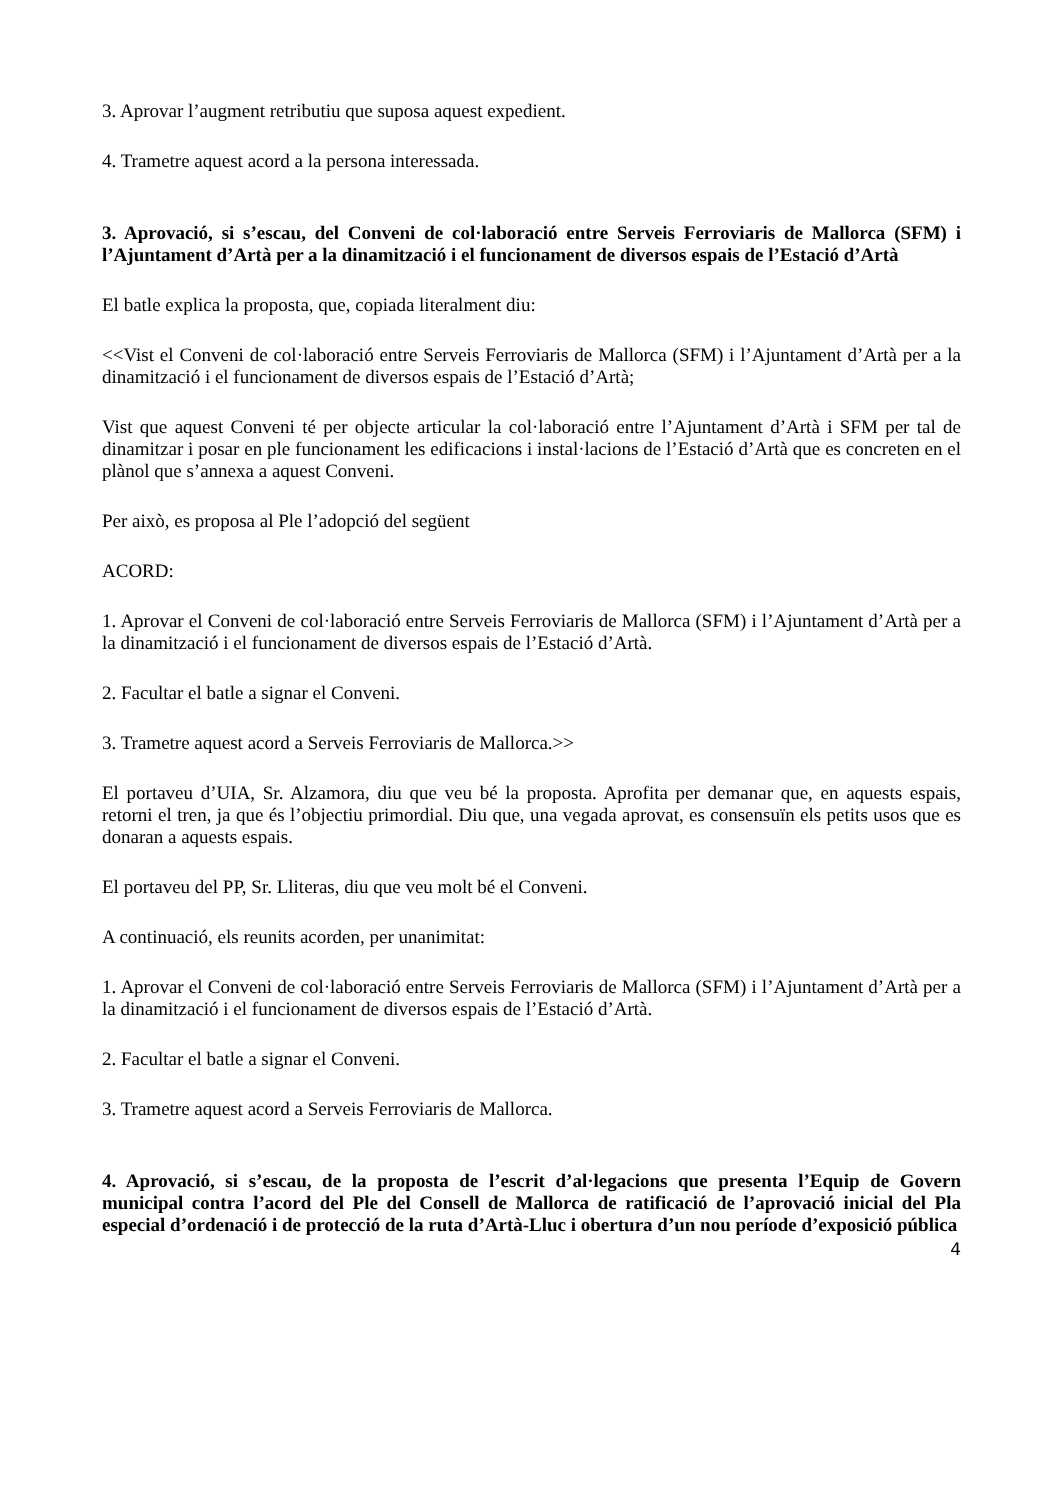3. Aprovar l’augment retributiu que suposa aquest expedient.
4. Trametre aquest acord a la persona interessada.
3. Aprovació, si s’escau, del Conveni de col·laboració entre Serveis Ferroviaris de Mallorca (SFM) i l’Ajuntament d’Artà per a la dinamització i el funcionament de diversos espais de l’Estació d’Artà
El batle explica la proposta, que, copiada literalment diu:
<<Vist el Conveni de col·laboració entre Serveis Ferroviaris de Mallorca (SFM) i l’Ajuntament d’Artà per a la dinamització i el funcionament de diversos espais de l’Estació d’Artà;
Vist que aquest Conveni té per objecte articular la col·laboració entre l’Ajuntament d’Artà i SFM per tal de dinamitzar i posar en ple funcionament les edificacions i instal·lacions de l’Estació d’Artà que es concreten en el plànol que s’annexa a aquest Conveni.
Per això, es proposa al Ple l’adopció del següent
ACORD:
1. Aprovar el Conveni de col·laboració entre Serveis Ferroviaris de Mallorca (SFM) i l’Ajuntament d’Artà per a la dinamització i el funcionament de diversos espais de l’Estació d’Artà.
2. Facultar el batle a signar el Conveni.
3. Trametre aquest acord a Serveis Ferroviaris de Mallorca.>>
El portaveu d’UIA, Sr. Alzamora, diu que veu bé la proposta. Aprofita per demanar que, en aquests espais, retorni el tren, ja que és l’objectiu primordial. Diu que, una vegada aprovat, es consensuïn els petits usos que es donaran a aquests espais.
El portaveu del PP, Sr. Lliteras, diu que veu molt bé el Conveni.
A continuació, els reunits acorden, per unanimitat:
1. Aprovar el Conveni de col·laboració entre Serveis Ferroviaris de Mallorca (SFM) i l’Ajuntament d’Artà per a la dinamització i el funcionament de diversos espais de l’Estació d’Artà.
2. Facultar el batle a signar el Conveni.
3. Trametre aquest acord a Serveis Ferroviaris de Mallorca.
4. Aprovació, si s’escau, de la proposta de l’escrit d’al·legacions que presenta l’Equip de Govern municipal contra l’acord del Ple del Consell de Mallorca de ratificació de l’aprovació inicial del Pla especial d’ordenació i de protecció de la ruta d’Artà-Lluc i obertura d’un nou període d’exposició pública
4